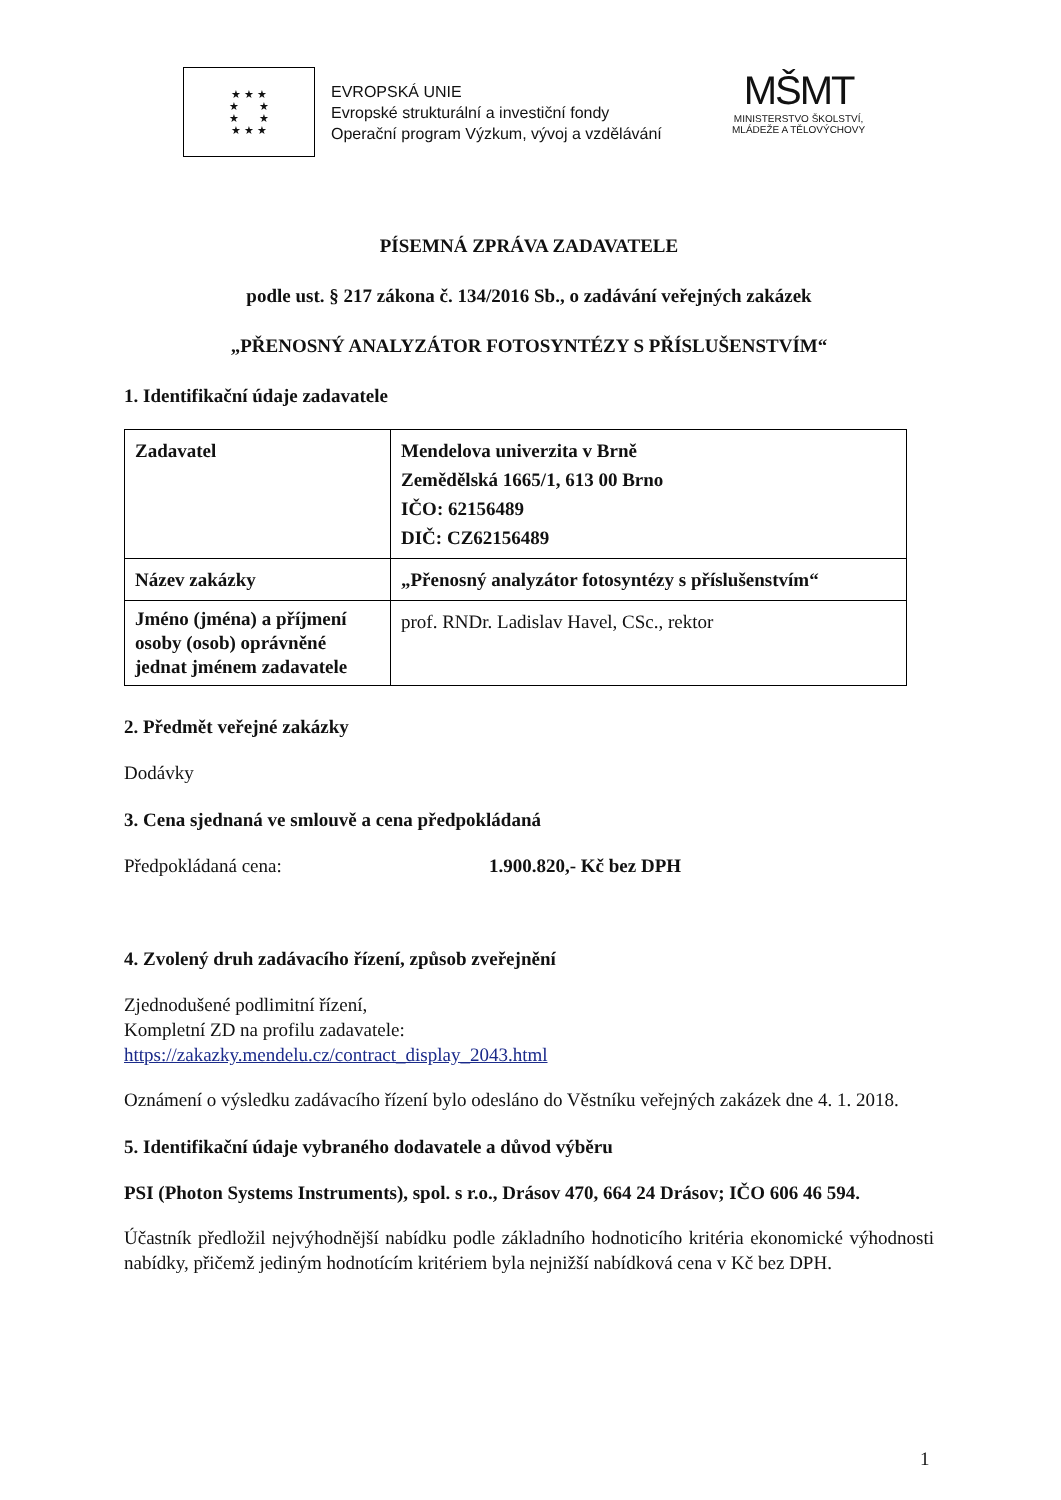★ ★ ★
★ ★
★ ★
★ ★ ★
EVROPSKÁ UNIE
Evropské strukturální a investiční fondy
Operační program Výzkum, vývoj a vzdělávání
MŠMT
MINISTERSTVO ŠKOLSTVÍ,
MLÁDEŽE A TĚLOVÝCHOVY
PÍSEMNÁ ZPRÁVA ZADAVATELE
podle ust. § 217 zákona č. 134/2016 Sb., o zadávání veřejných zakázek
„PŘENOSNÝ ANALYZÁTOR FOTOSYNTÉZY S PŘÍSLUŠENSTVÍM“
1. Identifikační údaje zadavatele
| Zadavatel | Mendelova univerzita v Brně Zemědělská 1665/1, 613 00 Brno IČO: 62156489 DIČ: CZ62156489 |
| Název zakázky | „Přenosný analyzátor fotosyntézy s příslušenstvím“ |
| Jméno (jména) a příjmení osoby (osob) oprávněné jednat jménem zadavatele | prof. RNDr. Ladislav Havel, CSc., rektor |
2. Předmět veřejné zakázky
Dodávky
3. Cena sjednaná ve smlouvě a cena předpokládaná
Předpokládaná cena: 1.900.820,- Kč bez DPH
4. Zvolený druh zadávacího řízení, způsob zveřejnění
Zjednodušené podlimitní řízení,
Kompletní ZD na profilu zadavatele:
https://zakazky.mendelu.cz/contract_display_2043.html
Oznámení o výsledku zadávacího řízení bylo odesláno do Věstníku veřejných zakázek dne 4. 1. 2018.
5. Identifikační údaje vybraného dodavatele a důvod výběru
PSI (Photon Systems Instruments), spol. s r.o., Drásov 470, 664 24 Drásov; IČO 606 46 594.
Účastník předložil nejvýhodnější nabídku podle základního hodnoticího kritéria ekonomické výhodnosti nabídky, přičemž jediným hodnotícím kritériem byla nejnižší nabídková cena v Kč bez DPH.
1